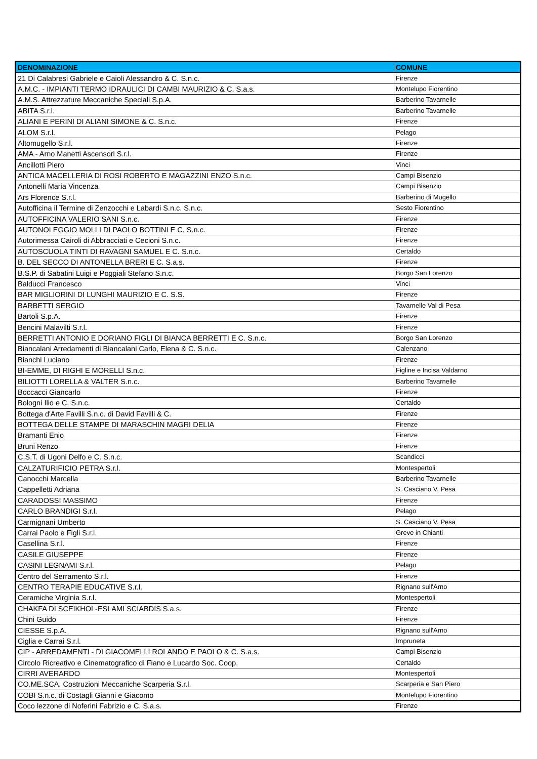| DENOMINAZIONE | COMUNE |
| --- | --- |
| 21 Di Calabresi Gabriele e Caioli Alessandro & C. S.n.c. | Firenze |
| A.M.C. - IMPIANTI TERMO IDRAULICI DI CAMBI MAURIZIO & C. S.a.s. | Montelupo Fiorentino |
| A.M.S. Attrezzature Meccaniche Speciali S.p.A. | Barberino Tavarnelle |
| ABITA S.r.l. | Barberino Tavarnelle |
| ALIANI E PERINI DI ALIANI SIMONE & C. S.n.c. | Firenze |
| ALOM S.r.l. | Pelago |
| Altomugello S.r.l. | Firenze |
| AMA - Arno Manetti Ascensori S.r.l. | Firenze |
| Ancillotti Piero | Vinci |
| ANTICA MACELLERIA DI ROSI ROBERTO E MAGAZZINI ENZO S.n.c. | Campi Bisenzio |
| Antonelli Maria Vincenza | Campi Bisenzio |
| Ars Florence S.r.l. | Barberino di Mugello |
| Autofficina il Termine di Zenzocchi e Labardi S.n.c. S.n.c. | Sesto Fiorentino |
| AUTOFFICINA VALERIO SANI S.n.c. | Firenze |
| AUTONOLEGGIO MOLLI DI PAOLO BOTTINI E C. S.n.c. | Firenze |
| Autorimessa Cairoli di Abbracciati e Cecioni S.n.c. | Firenze |
| AUTOSCUOLA TINTI DI RAVAGNI SAMUEL E C. S.n.c. | Certaldo |
| B. DEL SECCO DI ANTONELLA BRERI E C. S.a.s. | Firenze |
| B.S.P. di Sabatini Luigi e Poggiali Stefano S.n.c. | Borgo San Lorenzo |
| Balducci Francesco | Vinci |
| BAR MIGLIORINI DI LUNGHI MAURIZIO E C. S.S. | Firenze |
| BARBETTI SERGIO | Tavarnelle Val di Pesa |
| Bartoli S.p.A. | Firenze |
| Bencini Malavilti S.r.l. | Firenze |
| BERRETTI ANTONIO E DORIANO FIGLI DI BIANCA BERRETTI E C. S.n.c. | Borgo San Lorenzo |
| Biancalani Arredamenti di Biancalani Carlo, Elena & C. S.n.c. | Calenzano |
| Bianchi Luciano | Firenze |
| BI-EMME, DI RIGHI E MORELLI S.n.c. | Figline e Incisa Valdarno |
| BILIOTTI LORELLA & VALTER S.n.c. | Barberino Tavarnelle |
| Boccacci Giancarlo | Firenze |
| Bologni Ilio e C. S.n.c. | Certaldo |
| Bottega d'Arte Favilli S.n.c. di David Favilli & C. | Firenze |
| BOTTEGA DELLE STAMPE DI MARASCHIN MAGRI DELIA | Firenze |
| Bramanti Enio | Firenze |
| Bruni Renzo | Firenze |
| C.S.T. di Ugoni Delfo e C. S.n.c. | Scandicci |
| CALZATURIFICIO PETRA S.r.l. | Montespertoli |
| Canocchi Marcella | Barberino Tavarnelle |
| Cappelletti Adriana | S. Casciano V. Pesa |
| CARADOSSI MASSIMO | Firenze |
| CARLO BRANDIGI S.r.l. | Pelago |
| Carmignani Umberto | S. Casciano V. Pesa |
| Carrai Paolo e Figli S.r.l. | Greve in Chianti |
| Casellina S.r.l. | Firenze |
| CASILE GIUSEPPE | Firenze |
| CASINI LEGNAMI S.r.l. | Pelago |
| Centro del Serramento S.r.l. | Firenze |
| CENTRO TERAPIE EDUCATIVE S.r.l. | Rignano sull'Arno |
| Ceramiche Virginia S.r.l. | Montespertoli |
| CHAKFA DI SCEIKHOL-ESLAMI SCIABDIS S.a.s. | Firenze |
| Chini Guido | Firenze |
| CIESSE S.p.A. | Rignano sull'Arno |
| Ciglia e Carrai S.r.l. | Impruneta |
| CIP - ARREDAMENTI - DI GIACOMELLI ROLANDO E PAOLO & C. S.a.s. | Campi Bisenzio |
| Circolo Ricreativo e Cinematografico di Fiano e Lucardo Soc. Coop. | Certaldo |
| CIRRI AVERARDO | Montespertoli |
| CO.ME.SCA. Costruzioni Meccaniche Scarperia S.r.l. | Scarperia e San Piero |
| COBI S.n.c. di Costagli Gianni e Giacomo | Montelupo Fiorentino |
| Coco lezzone di Noferini Fabrizio e C. S.a.s. | Firenze |